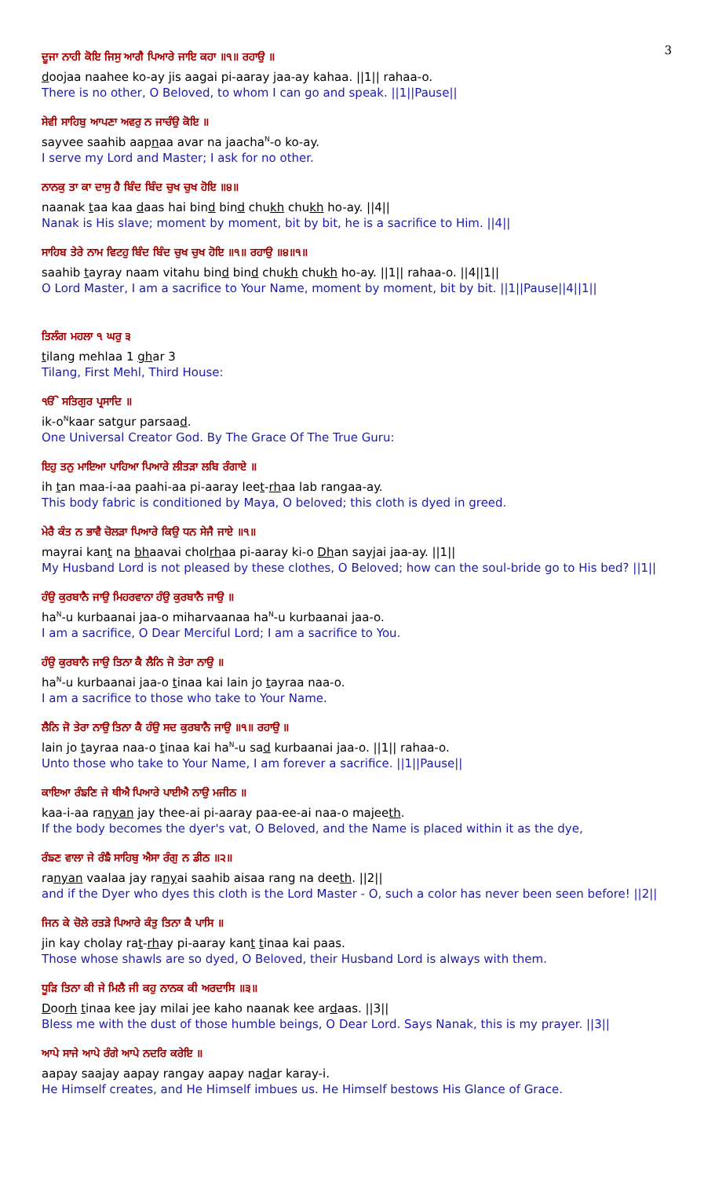3
ਦੂਜਾ ਨਾਹੀ ਕੋਇ ਜਿਸੁ ਆਗੈ ਪਿਆਰੇ ਜਾਇ ਕਹਾ ॥੧॥ ਰਹਾਉ ॥
doojaa naahee ko-ay jis aagai pi-aaray jaa-ay kahaa. ||1|| rahaa-o.
There is no other, O Beloved, to whom I can go and speak. ||1||Pause||
ਸੇਵੀ ਸਾਹਿਬੁ ਆਪਣਾ ਅਵਰੁ ਨ ਜਾਚੰਉ ਕੋਇ ॥
sayvee saahib aapnaa avar na jaacha<sup>N</sup>-o ko-ay.
I serve my Lord and Master; I ask for no other.
ਨਾਨਕੁ ਤਾ ਕਾ ਦਾਸੁ ਹੈ ਬਿੰਦ ਬਿੰਦ ਚੁਖ ਚੁਖ ਹੋਇ ॥੪॥
naanak taa kaa daas hai bind bind chukh chukh ho-ay. ||4||
Nanak is His slave; moment by moment, bit by bit, he is a sacrifice to Him. ||4||
ਸਾਹਿਬ ਤੇਰੇ ਨਾਮ ਵਿਟਹੁ ਬਿੰਦ ਬਿੰਦ ਚੁਖ ਚੁਖ ਹੋਇ ॥੧॥ ਰਹਾਉ ॥੪॥੧॥
saahib tayray naam vitahu bind bind chukh chukh ho-ay. ||1|| rahaa-o. ||4||1||
O Lord Master, I am a sacrifice to Your Name, moment by moment, bit by bit. ||1||Pause||4||1||
ਤਿਲੰਗ ਮਹਲਾ ੧ ਘਰੁ ੩
tilang mehlaa 1 ghar 3
Tilang, First Mehl, Third House:
ੴ ਸਤਿਗੁਰ ਪ੍ਰਸਾਦਿ ॥
ik-o<sup>N</sup>kaar satgur parsaad.
One Universal Creator God. By The Grace Of The True Guru:
ਇਹੁ ਤਨੁ ਮਾਇਆ ਪਾਹਿਆ ਪਿਆਰੇ ਲੀਤੜਾ ਲਬਿ ਰੰਗਾਏ ॥
ih tan maa-i-aa paahi-aa pi-aaray leet-rhaa lab rangaa-ay.
This body fabric is conditioned by Maya, O beloved; this cloth is dyed in greed.
ਮੇਰੈ ਕੰਤ ਨ ਭਾਵੈ ਚੋਲੜਾ ਪਿਆਰੇ ਕਿਉ ਧਨ ਸੇਜੈ ਜਾਏ ॥੧॥
mayrai kant na bhaavai cholrhaa pi-aaray ki-o Dhan sayjai jaa-ay. ||1||
My Husband Lord is not pleased by these clothes, O Beloved; how can the soul-bride go to His bed? ||1||
ਹੰਉ ਕੁਰਬਾਨੈ ਜਾਉ ਮਿਹਰਵਾਨਾ ਹੰਉ ਕੁਰਬਾਨੈ ਜਾਉ ॥
ha<sup>N</sup>-u kurbaanai jaa-o miharvaanaa ha<sup>N</sup>-u kurbaanai jaa-o.
I am a sacrifice, O Dear Merciful Lord; I am a sacrifice to You.
ਹੰਉ ਕੁਰਬਾਨੈ ਜਾਉ ਤਿਨਾ ਕੈ ਲੈਨਿ ਜੋ ਤੇਰਾ ਨਾਉ ॥
ha<sup>N</sup>-u kurbaanai jaa-o tinaa kai lain jo tayraa naa-o.
I am a sacrifice to those who take to Your Name.
ਲੈਨਿ ਜੋ ਤੇਰਾ ਨਾਉ ਤਿਨਾ ਕੈ ਹੰਉ ਸਦ ਕੁਰਬਾਨੈ ਜਾਉ ॥੧॥ ਰਹਾਉ ॥
lain jo tayraa naa-o tinaa kai ha<sup>N</sup>-u sad kurbaanai jaa-o. ||1|| rahaa-o.
Unto those who take to Your Name, I am forever a sacrifice. ||1||Pause||
ਕਾਇਆ ਰੰਙਣਿ ਜੇ ਥੀਐ ਪਿਆਰੇ ਪਾਈਐ ਨਾਉ ਮਜੀਠ ॥
kaa-i-aa ranyan jay thee-ai pi-aaray paa-ee-ai naa-o majeeth.
If the body becomes the dyer's vat, O Beloved, and the Name is placed within it as the dye,
ਰੰਙਣ ਵਾਲਾ ਜੇ ਰੰਙੈ ਸਾਹਿਬੁ ਐਸਾ ਰੰਗੁ ਨ ਡੀਠ ॥੨॥
ranyan vaalaa jay ranyai saahib aisaa rang na deeth. ||2||
and if the Dyer who dyes this cloth is the Lord Master - O, such a color has never been seen before! ||2||
ਜਿਨ ਕੇ ਚੋਲੇ ਰਤੜੇ ਪਿਆਰੇ ਕੰਤੁ ਤਿਨਾ ਕੈ ਪਾਸਿ ॥
jin kay cholay rat-rhay pi-aaray kant tinaa kai paas.
Those whose shawls are so dyed, O Beloved, their Husband Lord is always with them.
ਧੂੜਿ ਤਿਨਾ ਕੀ ਜੇ ਮਿਲੈ ਜੀ ਕਹੁ ਨਾਨਕ ਕੀ ਅਰਦਾਸਿ ॥੩॥
Doorh tinaa kee jay milai jee kaho naanak kee ardaas. ||3||
Bless me with the dust of those humble beings, O Dear Lord. Says Nanak, this is my prayer. ||3||
ਆਪੇ ਸਾਜੇ ਆਪੇ ਰੰਗੇ ਆਪੇ ਨਦਰਿ ਕਰੇਇ ॥
aapay saajay aapay rangay aapay nadar karay-i.
He Himself creates, and He Himself imbues us. He Himself bestows His Glance of Grace.